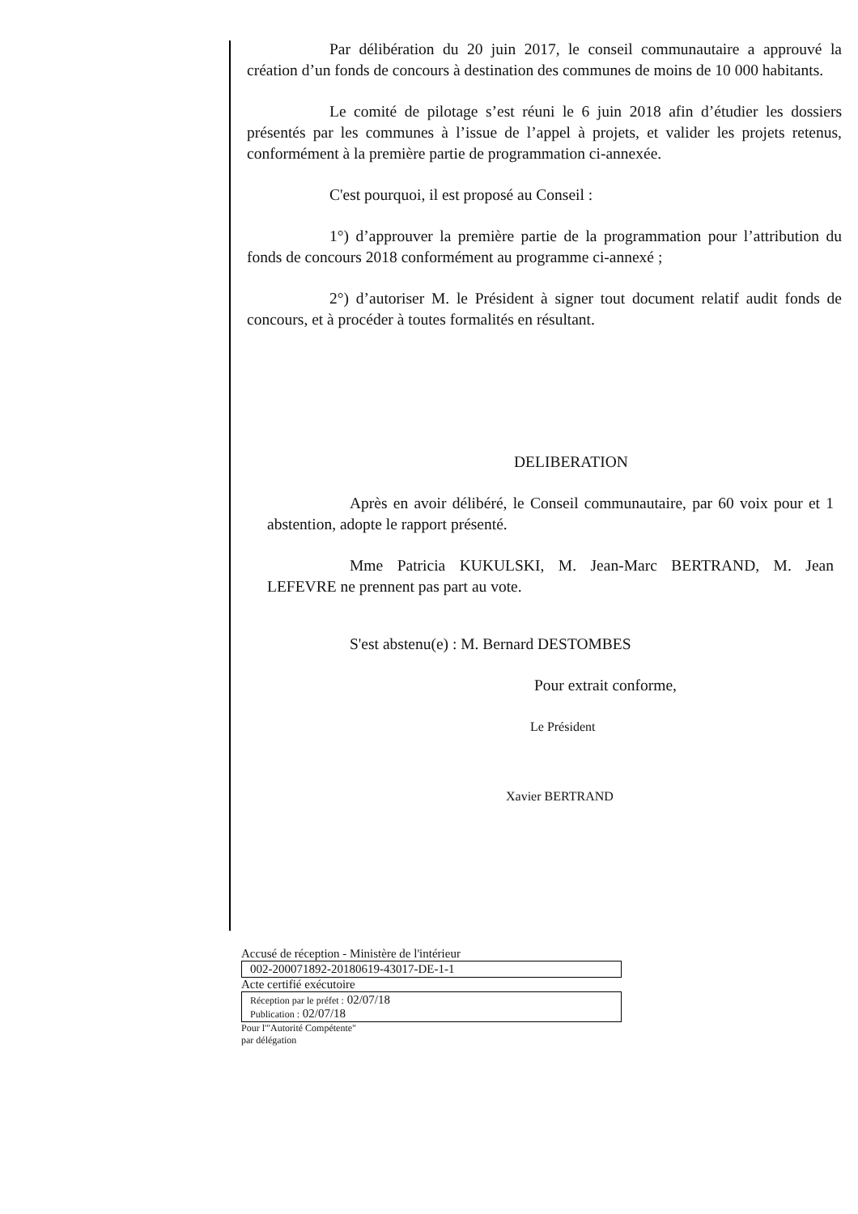Par délibération du 20 juin 2017, le conseil communautaire a approuvé la création d’un fonds de concours à destination des communes de moins de 10 000 habitants.
Le comité de pilotage s’est réuni le 6 juin 2018 afin d’étudier les dossiers présentés par les communes à l’issue de l’appel à projets, et valider les projets retenus, conformément à la première partie de programmation ci-annexée.
C'est pourquoi, il est proposé au Conseil :
1°) d’approuver la première partie de la programmation pour l’attribution du fonds de concours 2018 conformément au programme ci-annexé ;
2°) d’autoriser M. le Président à signer tout document relatif audit fonds de concours, et à procéder à toutes formalités en résultant.
DELIBERATION
Après en avoir délibéré, le Conseil communautaire, par 60 voix pour et 1 abstention, adopte le rapport présenté.
Mme Patricia KUKULSKI, M. Jean-Marc BERTRAND, M. Jean LEFEVRE ne prennent pas part au vote.
S'est abstenu(e) : M. Bernard DESTOMBES
Pour extrait conforme,
Le Président
Xavier BERTRAND
Accusé de réception - Ministère de l'intérieur
002-200071892-20180619-43017-DE-1-1
Acte certifié exécutoire
Réception par le préfet : 02/07/18
Publication : 02/07/18
Pour l'"Autorité Compétente"
par délégation